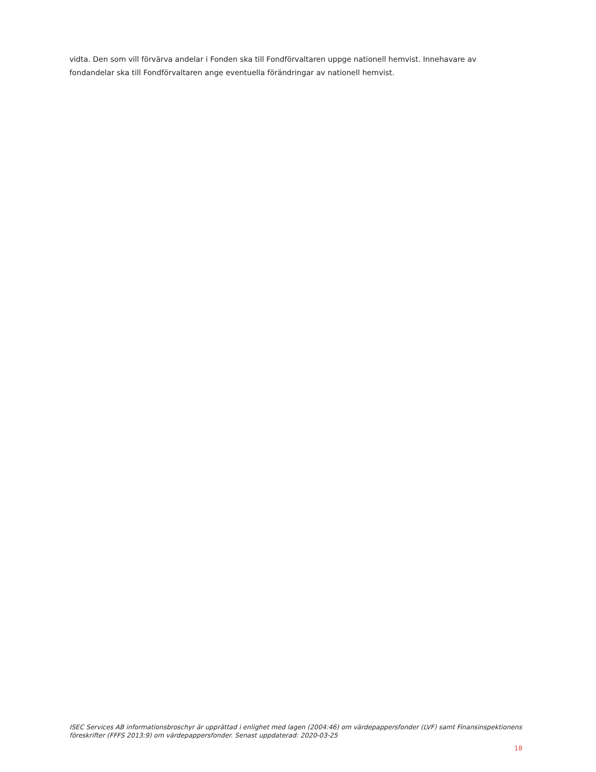vidta. Den som vill förvärva andelar i Fonden ska till Fondförvaltaren uppge nationell hemvist. Innehavare av fondandelar ska till Fondförvaltaren ange eventuella förändringar av nationell hemvist.
ISEC Services AB informationsbroschyr är upprättad i enlighet med lagen (2004:46) om värdepappersfonder (LVF) samt Finansinspektionens föreskrifter (FFFS 2013:9) om värdepappersfonder. Senast uppdaterad: 2020-03-25
18